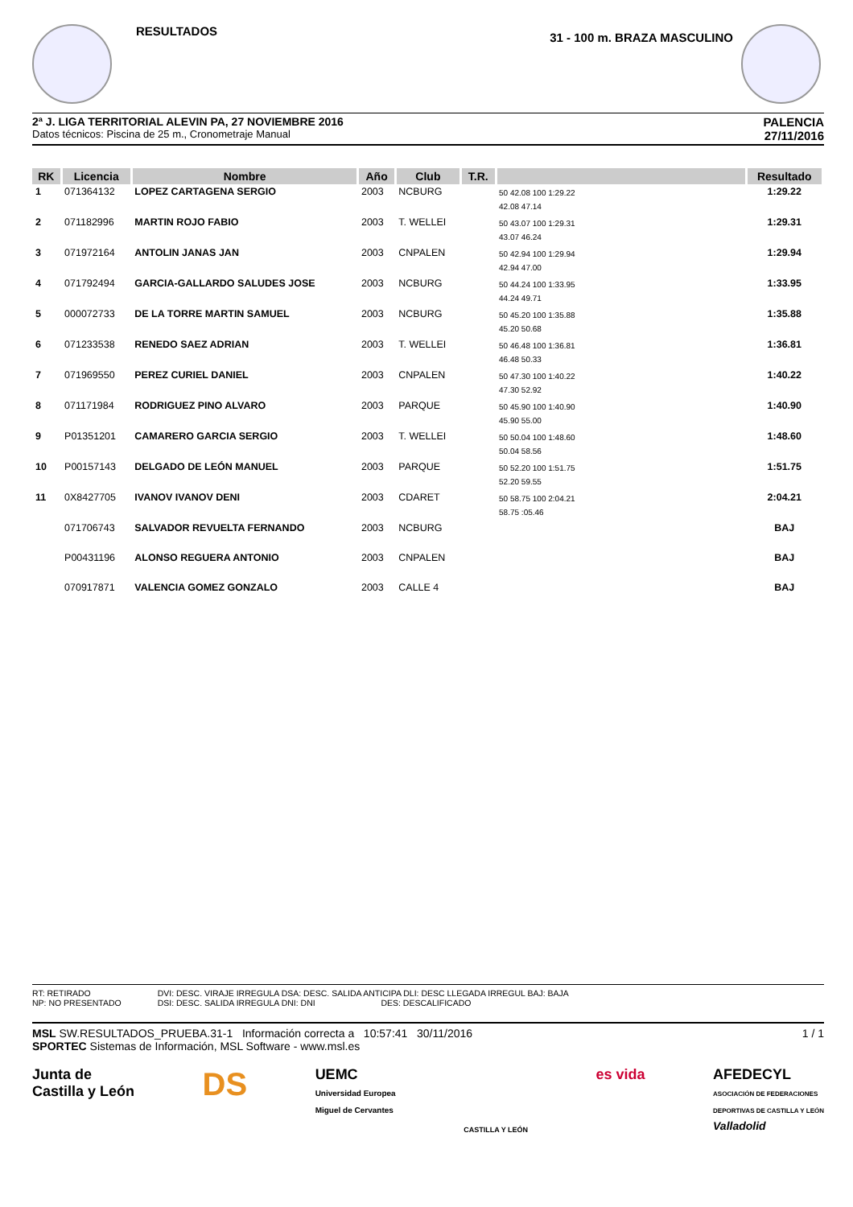RESULTADOS
31 - 100 m. BRAZA MASCULINO
2ª J. LIGA TERRITORIAL ALEVIN PA, 27 NOVIEMBRE 2016
Datos técnicos: Piscina de 25 m., Cronometraje Manual
PALENCIA
27/11/2016
| RK | Licencia | Nombre | Año | Club | T.R. | | Resultado |
| --- | --- | --- | --- | --- | --- | --- | --- |
| 1 | 071364132 | LOPEZ CARTAGENA SERGIO | 2003 | NCBURG | | 50 42.08 100 1:29.22 42.08 47.14 | 1:29.22 |
| 2 | 071182996 | MARTIN ROJO FABIO | 2003 | T. WELLEI | | 50 43.07 100 1:29.31 43.07 46.24 | 1:29.31 |
| 3 | 071972164 | ANTOLIN JANAS JAN | 2003 | CNPALEN | | 50 42.94 100 1:29.94 42.94 47.00 | 1:29.94 |
| 4 | 071792494 | GARCIA-GALLARDO SALUDES JOSE | 2003 | NCBURG | | 50 44.24 100 1:33.95 44.24 49.71 | 1:33.95 |
| 5 | 000072733 | DE LA TORRE MARTIN SAMUEL | 2003 | NCBURG | | 50 45.20 100 1:35.88 45.20 50.68 | 1:35.88 |
| 6 | 071233538 | RENEDO SAEZ ADRIAN | 2003 | T. WELLEI | | 50 46.48 100 1:36.81 46.48 50.33 | 1:36.81 |
| 7 | 071969550 | PEREZ CURIEL DANIEL | 2003 | CNPALEN | | 50 47.30 100 1:40.22 47.30 52.92 | 1:40.22 |
| 8 | 071171984 | RODRIGUEZ PINO ALVARO | 2003 | PARQUE | | 50 45.90 100 1:40.90 45.90 55.00 | 1:40.90 |
| 9 | P01351201 | CAMARERO GARCIA SERGIO | 2003 | T. WELLEI | | 50 50.04 100 1:48.60 50.04 58.56 | 1:48.60 |
| 10 | P00157143 | DELGADO DE LEÓN MANUEL | 2003 | PARQUE | | 50 52.20 100 1:51.75 52.20 59.55 | 1:51.75 |
| 11 | 0X8427705 | IVANOV IVANOV DENI | 2003 | CDARET | | 50 58.75 100 2:04.21 58.75 :05.46 | 2:04.21 |
| | 071706743 | SALVADOR REVUELTA FERNANDO | 2003 | NCBURG | | | BAJ |
| | P00431196 | ALONSO REGUERA ANTONIO | 2003 | CNPALEN | | | BAJ |
| | 070917871 | VALENCIA GOMEZ GONZALO | 2003 | CALLE 4 | | | BAJ |
RT: RETIRADO
NP: NO PRESENTADO
DVI: DESC. VIRAJE IRREGULA DSA: DESC. SALIDA ANTICIPA DLI: DESC LLEGADA IRREGUL BAJ: BAJA
DSI: DESC. SALIDA IRREGULA DNI: DNI DES: DESCALIFICADO
MSL SW.RESULTADOS_PRUEBA.31-1 Información correcta a 10:57:41 30/11/2016 1 / 1
SPORTEC Sistemas de Información, MSL Software - www.msl.es
Junta de
Castilla y León DS UEMC
Universidad Europea
Miguel de Cervantes CASTILLA Y LEÓN es vida AFEDECYL
ASOCIACIÓN DE FEDERACIONES
DEPORTIVAS DE CASTILLA Y LEÓN
Valladolid